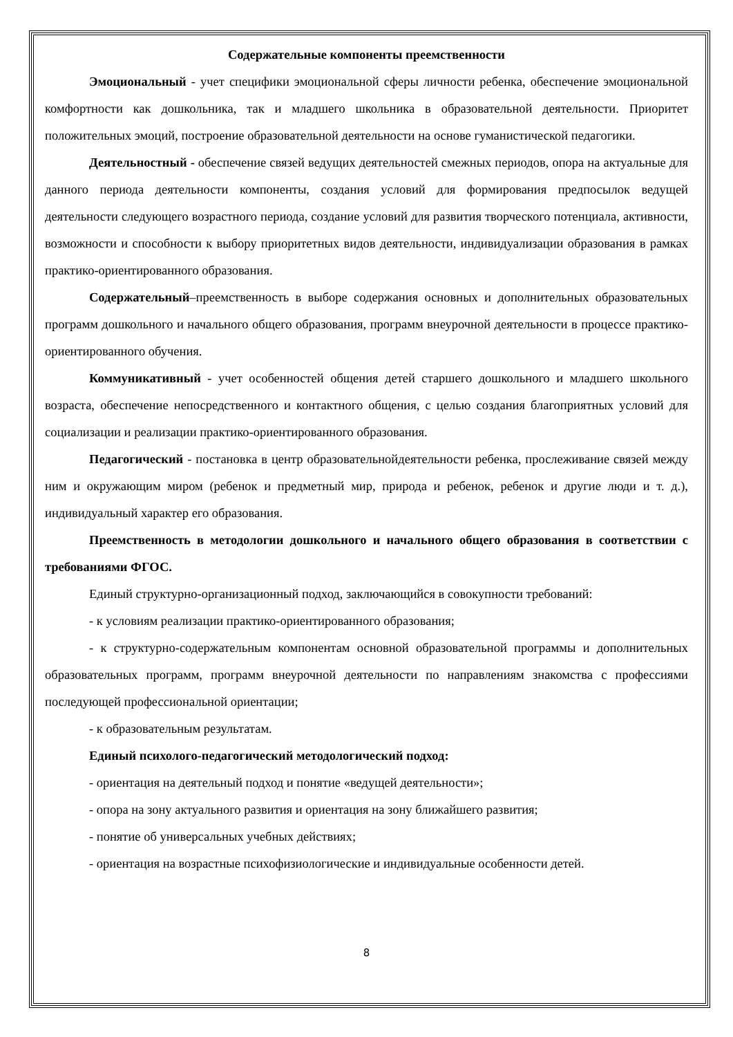Содержательные компоненты преемственности
Эмоциональный - учет специфики эмоциональной сферы личности ребенка, обеспечение эмоциональной комфортности как дошкольника, так и младшего школьника в образовательной деятельности. Приоритет положительных эмоций, построение образовательной деятельности на основе гуманистической педагогики.
Деятельностный - обеспечение связей ведущих деятельностей смежных периодов, опора на актуальные для данного периода деятельности компоненты, создания условий для формирования предпосылок ведущей деятельности следующего возрастного периода, создание условий для развития творческого потенциала, активности, возможности и способности к выбору приоритетных видов деятельности, индивидуализации образования в рамках практико-ориентированного образования.
Содержательный–преемственность в выборе содержания основных и дополнительных образовательных программ дошкольного и начального общего образования, программ внеурочной деятельности в процессе практико-ориентированного обучения.
Коммуникативный - учет особенностей общения детей старшего дошкольного и младшего школьного возраста, обеспечение непосредственного и контактного общения, с целью создания благоприятных условий для социализации и реализации практико-ориентированного образования.
Педагогический - постановка в центр образовательнойдеятельности ребенка, прослеживание связей между ним и окружающим миром (ребенок и предметный мир, природа и ребенок, ребенок и другие люди и т. д.), индивидуальный характер его образования.
Преемственность в методологии дошкольного и начального общего образования в соответствии с требованиями ФГОС.
Единый структурно-организационный подход, заключающийся в совокупности требований:
- к условиям реализации практико-ориентированного образования;
- к структурно-содержательным компонентам основной образовательной программы и дополнительных образовательных программ, программ внеурочной деятельности по направлениям знакомства с профессиями последующей профессиональной ориентации;
- к образовательным результатам.
Единый психолого-педагогический методологический подход:
- ориентация на деятельный подход и понятие «ведущей деятельности»;
- опора на зону актуального развития и ориентация на зону ближайшего развития;
- понятие об универсальных учебных действиях;
- ориентация на возрастные психофизиологические и индивидуальные особенности детей.
8